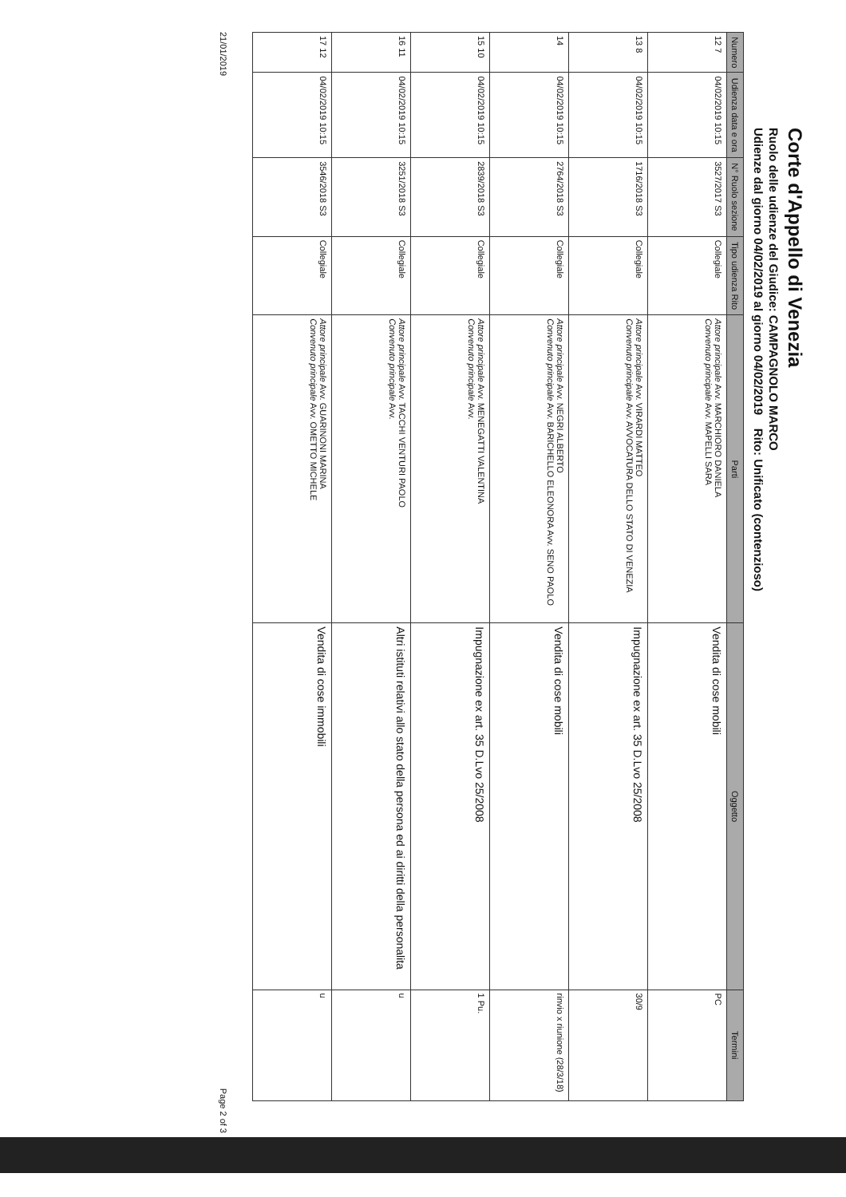Corte d'Appello di Venezia
Ruolo delle udienze del Giudice: CAMPAGNOLO MARCO
Udienze dal giorno 04/02/2019 al giorno 04/02/2019 Rito: Unificato (contenzioso)
| Numero | Udienza data e ora | N° Ruolo sezione | Tipo udienza Rito | Parti | Oggetto | Termini |
| --- | --- | --- | --- | --- | --- | --- |
| 12 7 | 04/02/2019 10:15 | 3527/2017 S3 | Collegiale | Attore principale Avv. MARCHIORO DANIELA Convenuto principale Avv. MAPELLI SARA | Vendita di cose mobili | PC |
| 13 8 | 04/02/2019 10:15 | 1716/2018 S3 | Collegiale | Attore principale Avv. VIRARDI MATTEO Convenuto principale Avv. AVVOCATURA DELLO STATO DI VENEZIA | Impugnazione ex art. 35 D.Lvo 25/2008 | 30/9 |
| 14 | 04/02/2019 10:15 | 2764/2018 S3 | Collegiale | Attore principale Avv. NEGRI ALBERTO Convenuto principale Avv. BARICHELLO ELEONORA Avv. SENO PAOLO | Vendita di cose mobili | rinvio x riunione (28/3/18) |
| 15 10 | 04/02/2019 10:15 | 2839/2018 S3 | Collegiale | Attore principale Avv. MENEGATTI VALENTINA Convenuto principale Avv. | Impugnazione ex art. 35 D.Lvo 25/2008 | 1 Pu. |
| 16 11 | 04/02/2019 10:15 | 3251/2018 S3 | Collegiale | Attore principale Avv. TACCHI VENTURI PAOLO Convenuto principale Avv. | Altri istituti relativi allo stato della persona ed ai diritti della personalita | u |
| 17 12 | 04/02/2019 10:15 | 3546/2018 S3 | Collegiale | Attore principale Avv. GUARINONI MARINA Convenuto principale Avv. OMETTO MICHELE | Vendita di cose immobili | u |
21/01/2019 Page 2 of 3